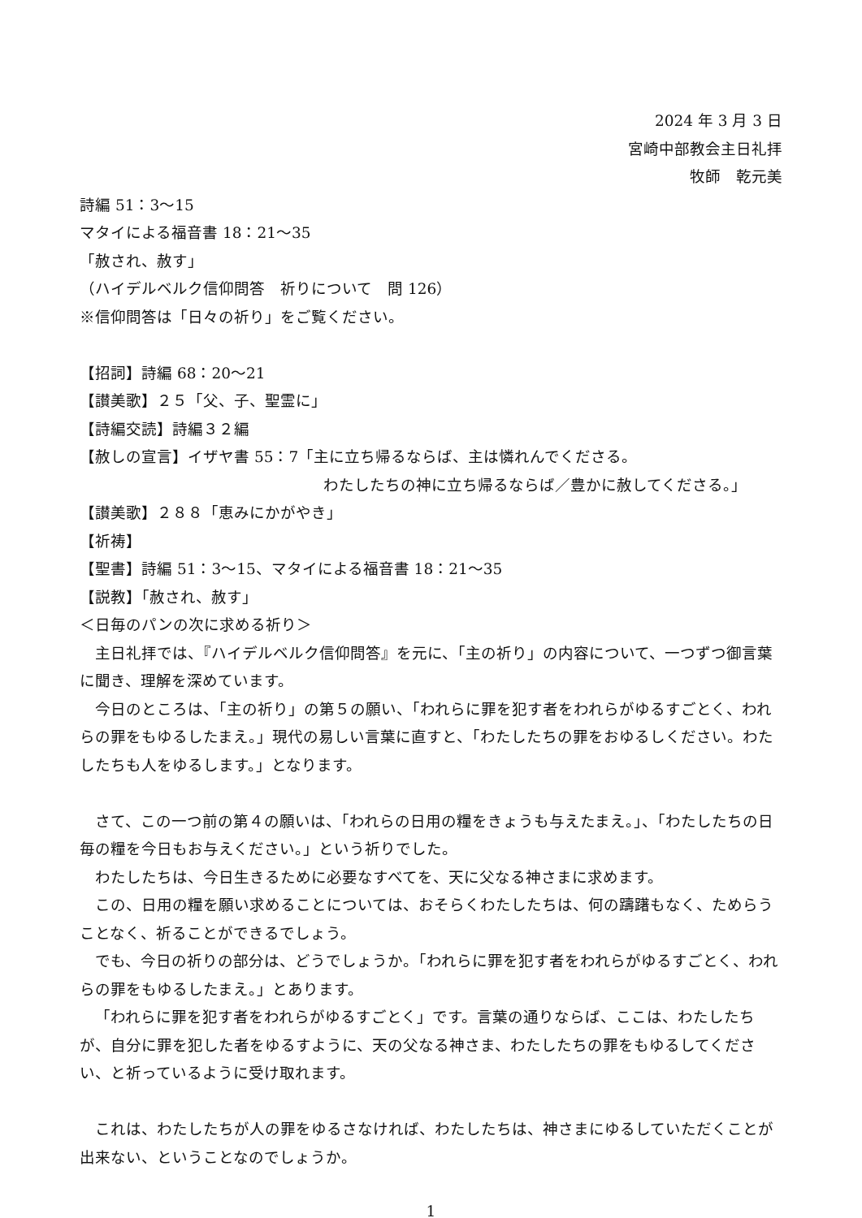2024 年 3 月 3 日
宮崎中部教会主日礼拝
牧師　乾元美
詩編 51：3～15
マタイによる福音書 18：21～35
「赦され、赦す」
（ハイデルベルク信仰問答　祈りについて　問 126）
※信仰問答は「日々の祈り」をご覧ください。
【招詞】詩編 68：20～21
【讃美歌】２５「父、子、聖霊に」
【詩編交読】詩編３２編
【赦しの宣言】イザヤ書 55：7「主に立ち帰るならば、主は憐れんでくださる。
わたしたちの神に立ち帰るならば／豊かに赦してくださる。」
【讃美歌】２８８「恵みにかがやき」
【祈祷】
【聖書】詩編 51：3～15、マタイによる福音書 18：21～35
【説教】「赦され、赦す」
＜日毎のパンの次に求める祈り＞
主日礼拝では、『ハイデルベルク信仰問答』を元に、「主の祈り」の内容について、一つずつ御言葉に聞き、理解を深めています。
今日のところは、「主の祈り」の第５の願い、「われらに罪を犯す者をわれらがゆるすごとく、われらの罪をもゆるしたまえ。」現代の易しい言葉に直すと、「わたしたちの罪をおゆるしください。わたしたちも人をゆるします。」となります。
さて、この一つ前の第４の願いは、「われらの日用の糧をきょうも与えたまえ。」、「わたしたちの日毎の糧を今日もお与えください。」という祈りでした。
わたしたちは、今日生きるために必要なすべてを、天に父なる神さまに求めます。
この、日用の糧を願い求めることについては、おそらくわたしたちは、何の躊躇もなく、ためらうことなく、祈ることができるでしょう。
でも、今日の祈りの部分は、どうでしょうか。「われらに罪を犯す者をわれらがゆるすごとく、われらの罪をもゆるしたまえ。」とあります。
「われらに罪を犯す者をわれらがゆるすごとく」です。言葉の通りならば、ここは、わたしたちが、自分に罪を犯した者をゆるすように、天の父なる神さま、わたしたちの罪をもゆるしてください、と祈っているように受け取れます。
これは、わたしたちが人の罪をゆるさなければ、わたしたちは、神さまにゆるしていただくことが出来ない、ということなのでしょうか。
1